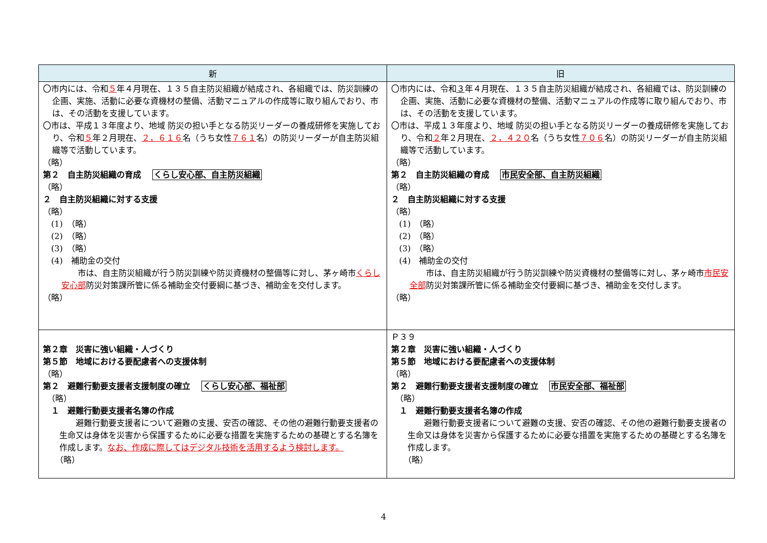| 新 | 旧 |
| --- | --- |
| 〇市内には、令和 ５ 年４月現在、１３５自主防災組織が結成され、各組織では、防災訓練の企画、実施、活動に必要な資機材の整備、活動マニュアルの作成等に取り組んでおり、市は、その活動を支援しています。 〇市は、平成１３年度より、地域 防災の担い手となる防災リーダーの養成研修を実施しており、令和 ５ 年２月現在、 ２，６１６ 名（うち女性 ７６１ 名）の防災リーダーが自主防災組織等で活動しています。 （略） 第２ 自主防災組織の育成 くらし安心部、自主防災組織 （略） ２ 自主防災組織に対する支援 （略） (1) （略） (2) （略） (3) （略） (4) 補助金の交付 市は、自主防災組織が行う防災訓練や防災資機材の整備等に対し、茅ヶ崎市 くらし安心部 防災対策課所管に係る補助金交付要綱に基づき、補助金を交付します。 （略） | 〇市内には、令和 ３ 年４月現在、１３５自主防災組織が結成され、各組織では、防災訓練の企画、実施、活動に必要な資機材の整備、活動マニュアルの作成等に取り組んでおり、市は、その活動を支援しています。 〇市は、平成１３年度より、地域 防災の担い手となる防災リーダーの養成研修を実施しており、令和 ２ 年２月現在、 ２，４２０ 名（うち女性 ７０６ 名）の防災リーダーが自主防災組織等で活動しています。 （略） 第２ 自主防災組織の育成 市民安全部、自主防災組織 （略） ２ 自主防災組織に対する支援 （略） (1) （略） (2) （略） (3) （略） (4) 補助金の交付 市は、自主防災組織が行う防災訓練や防災資機材の整備等に対し、茅ヶ崎市 市民安全部 防災対策課所管に係る補助金交付要綱に基づき、補助金を交付します。 （略） |
| 第２章 災害に強い組織・人づくり 第５節 地域における要配慮者への支援体制 （略） 第２ 避難行動要支援者支援制度の確立 くらし安心部、福祉部 （略） １ 避難行動要支援者名簿の作成 避難行動要支援者について避難の支援、安否の確認、その他の避難行動要支援者の生命又は身体を災害から保護するために必要な措置を実施するための基礎とする名簿を作成します。 なお、作成に際してはデジタル技術を活用するよう検討します。 （略） | Ｐ３９ 第２章 災害に強い組織・人づくり 第５節 地域における要配慮者への支援体制 （略） 第２ 避難行動要支援者支援制度の確立 市民安全部、福祉部 （略） １ 避難行動要支援者名簿の作成 避難行動要支援者について避難の支援、安否の確認、その他の避難行動要支援者の生命又は身体を災害から保護するために必要な措置を実施するための基礎とする名簿を作成します。 （略） |
4